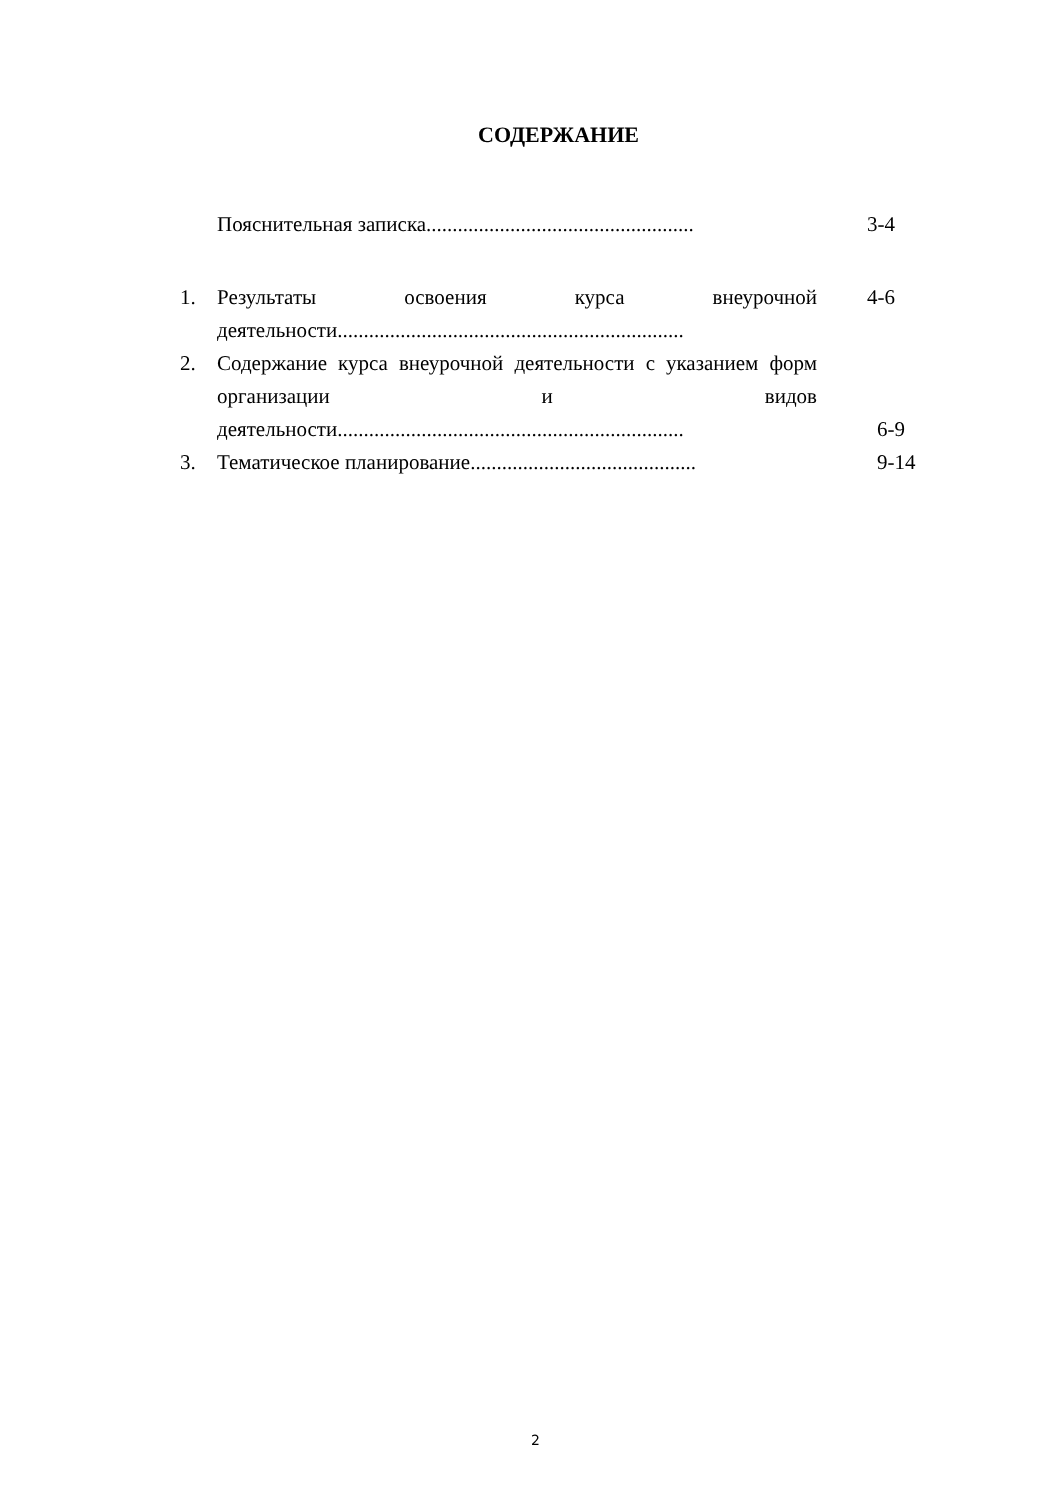СОДЕРЖАНИЕ
Пояснительная записка................................................... 3-4
1. Результаты освоения курса внеурочной деятельности.................................................................. 4-6
2. Содержание курса внеурочной деятельности с указанием форм организации и видов деятельности.................................................................. 6-9
3. Тематическое планирование........................................... 9-14
2